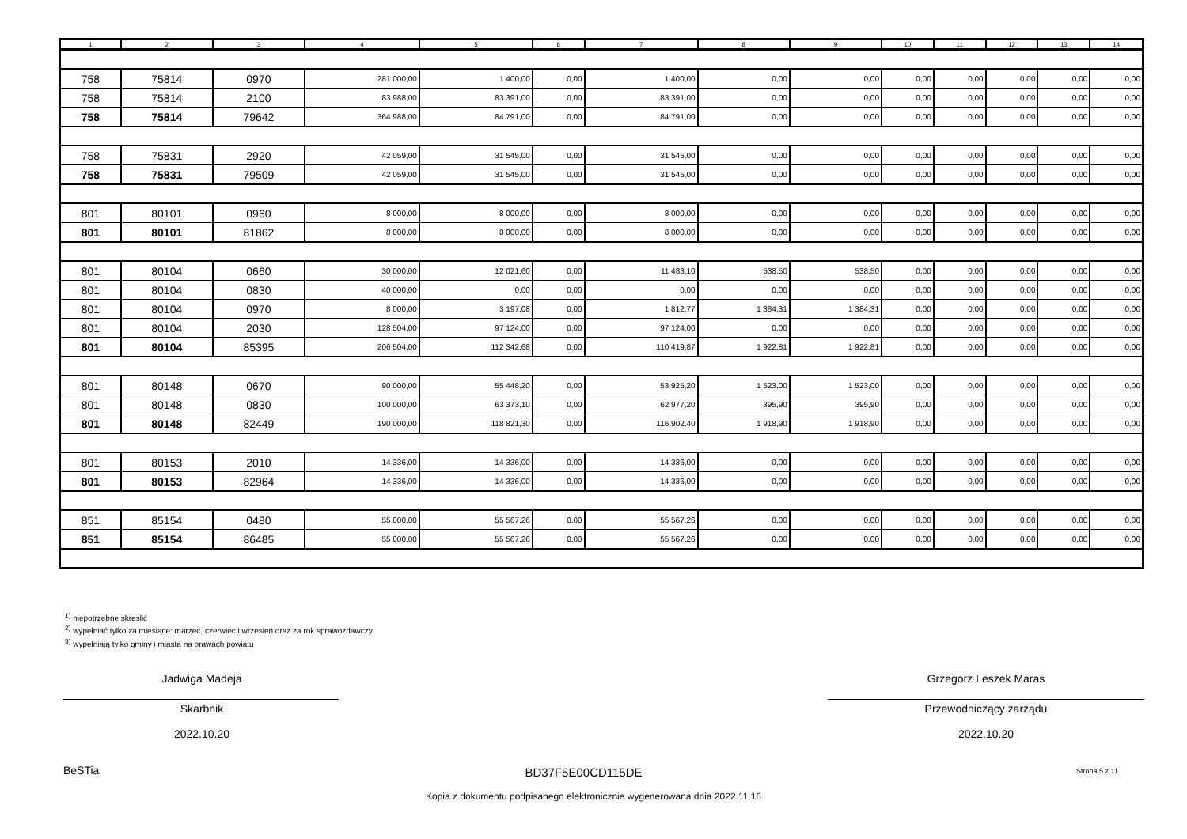| 1 | 2 | 3 | 4 | 5 | 6 | 7 | 8 | 9 | 10 | 11 | 12 | 13 | 14 |
| --- | --- | --- | --- | --- | --- | --- | --- | --- | --- | --- | --- | --- | --- |
| 758 | 75814 | 0970 | 281 000,00 | 1 400,00 | 0,00 | 1 400,00 | 0,00 | 0,00 | 0,00 | 0,00 | 0,00 | 0,00 | 0,00 |
| 758 | 75814 | 2100 | 83 988,00 | 83 391,00 | 0,00 | 83 391,00 | 0,00 | 0,00 | 0,00 | 0,00 | 0,00 | 0,00 | 0,00 |
| 758 | 75814 | 79642 | 364 988,00 | 84 791,00 | 0,00 | 84 791,00 | 0,00 | 0,00 | 0,00 | 0,00 | 0,00 | 0,00 | 0,00 |
| 758 | 75831 | 2920 | 42 059,00 | 31 545,00 | 0,00 | 31 545,00 | 0,00 | 0,00 | 0,00 | 0,00 | 0,00 | 0,00 | 0,00 |
| 758 | 75831 | 79509 | 42 059,00 | 31 545,00 | 0,00 | 31 545,00 | 0,00 | 0,00 | 0,00 | 0,00 | 0,00 | 0,00 | 0,00 |
| 801 | 80101 | 0960 | 8 000,00 | 8 000,00 | 0,00 | 8 000,00 | 0,00 | 0,00 | 0,00 | 0,00 | 0,00 | 0,00 | 0,00 |
| 801 | 80101 | 81862 | 8 000,00 | 8 000,00 | 0,00 | 8 000,00 | 0,00 | 0,00 | 0,00 | 0,00 | 0,00 | 0,00 | 0,00 |
| 801 | 80104 | 0660 | 30 000,00 | 12 021,60 | 0,00 | 11 483,10 | 538,50 | 538,50 | 0,00 | 0,00 | 0,00 | 0,00 | 0,00 |
| 801 | 80104 | 0830 | 40 000,00 | 0,00 | 0,00 | 0,00 | 0,00 | 0,00 | 0,00 | 0,00 | 0,00 | 0,00 | 0,00 |
| 801 | 80104 | 0970 | 8 000,00 | 3 197,08 | 0,00 | 1 812,77 | 1 384,31 | 1 384,31 | 0,00 | 0,00 | 0,00 | 0,00 | 0,00 |
| 801 | 80104 | 2030 | 128 504,00 | 97 124,00 | 0,00 | 97 124,00 | 0,00 | 0,00 | 0,00 | 0,00 | 0,00 | 0,00 | 0,00 |
| 801 | 80104 | 85395 | 206 504,00 | 112 342,68 | 0,00 | 110 419,87 | 1 922,81 | 1 922,81 | 0,00 | 0,00 | 0,00 | 0,00 | 0,00 |
| 801 | 80148 | 0670 | 90 000,00 | 55 448,20 | 0,00 | 53 925,20 | 1 523,00 | 1 523,00 | 0,00 | 0,00 | 0,00 | 0,00 | 0,00 |
| 801 | 80148 | 0830 | 100 000,00 | 63 373,10 | 0,00 | 62 977,20 | 395,90 | 395,90 | 0,00 | 0,00 | 0,00 | 0,00 | 0,00 |
| 801 | 80148 | 82449 | 190 000,00 | 118 821,30 | 0,00 | 116 902,40 | 1 918,90 | 1 918,90 | 0,00 | 0,00 | 0,00 | 0,00 | 0,00 |
| 801 | 80153 | 2010 | 14 336,00 | 14 336,00 | 0,00 | 14 336,00 | 0,00 | 0,00 | 0,00 | 0,00 | 0,00 | 0,00 | 0,00 |
| 801 | 80153 | 82964 | 14 336,00 | 14 336,00 | 0,00 | 14 336,00 | 0,00 | 0,00 | 0,00 | 0,00 | 0,00 | 0,00 | 0,00 |
| 851 | 85154 | 0480 | 55 000,00 | 55 567,26 | 0,00 | 55 567,26 | 0,00 | 0,00 | 0,00 | 0,00 | 0,00 | 0,00 | 0,00 |
| 851 | 85154 | 86485 | 55 000,00 | 55 567,26 | 0,00 | 55 567,26 | 0,00 | 0,00 | 0,00 | 0,00 | 0,00 | 0,00 | 0,00 |
<sup>1)</sup> niepotrzebne skreślić
<sup>2)</sup> wypełniać tylko za miesiące: marzec, czerwiec i wrzesień oraz za rok sprawozdawczy
<sup>3)</sup> wypełniają tylko gminy i miasta na prawach powiatu
Jadwiga Madeja
Skarbnik
2022.10.20
Grzegorz Leszek Maras
Przewodniczący zarządu
2022.10.20
BeSTia BD37F5E00CD115DE Strona 5 z 11
Kopia z dokumentu podpisanego elektronicznie wygenerowana dnia 2022.11.16